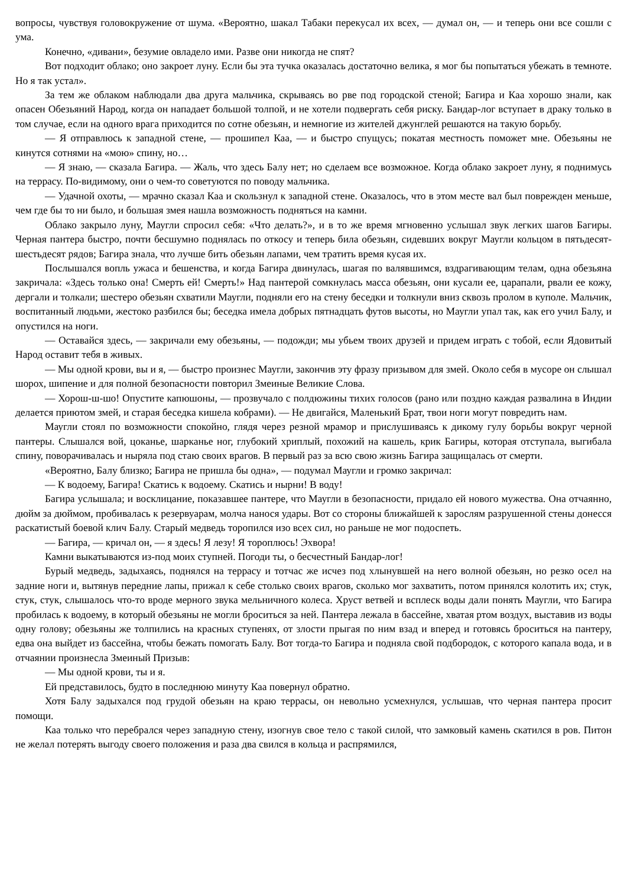вопросы, чувствуя головокружение от шума. «Вероятно, шакал Табаки перекусал их всех, — думал он, — и теперь они все сошли с ума.
Конечно, «дивани», безумие овладело ими. Разве они никогда не спят?
Вот подходит облако; оно закроет луну. Если бы эта тучка оказалась достаточно велика, я мог бы попытаться убежать в темноте. Но я так устал».
За тем же облаком наблюдали два друга мальчика, скрываясь во рве под городской стеной; Багира и Каа хорошо знали, как опасен Обезьяний Народ, когда он нападает большой толпой, и не хотели подвергать себя риску. Бандар-лог вступает в драку только в том случае, если на одного врага приходится по сотне обезьян, и немногие из жителей джунглей решаются на такую борьбу.
— Я отправлюсь к западной стене, — прошипел Каа, — и быстро спущусь; покатая местность поможет мне. Обезьяны не кинутся сотнями на «мою» спину, но…
— Я знаю, — сказала Багира. — Жаль, что здесь Балу нет; но сделаем все возможное. Когда облако закроет луну, я поднимусь на террасу. По-видимому, они о чем-то советуются по поводу мальчика.
— Удачной охоты, — мрачно сказал Каа и скользнул к западной стене. Оказалось, что в этом месте вал был поврежден меньше, чем где бы то ни было, и большая змея нашла возможность подняться на камни.
Облако закрыло луну, Маугли спросил себя: «Что делать?», и в то же время мгновенно услышал звук легких шагов Багиры. Черная пантера быстро, почти бесшумно поднялась по откосу и теперь била обезьян, сидевших вокруг Маугли кольцом в пятьдесят-шестьдесят рядов; Багира знала, что лучше бить обезьян лапами, чем тратить время кусая их.
Послышался вопль ужаса и бешенства, и когда Багира двинулась, шагая по валявшимся, вздрагивающим телам, одна обезьяна закричала: «Здесь только она! Смерть ей! Смерть!» Над пантерой сомкнулась масса обезьян, они кусали ее, царапали, рвали ее кожу, дергали и толкали; шестеро обезьян схватили Маугли, подняли его на стену беседки и толкнули вниз сквозь пролом в куполе. Мальчик, воспитанный людьми, жестоко разбился бы; беседка имела добрых пятнадцать футов высоты, но Маугли упал так, как его учил Балу, и опустился на ноги.
— Оставайся здесь, — закричали ему обезьяны, — подожди; мы убьем твоих друзей и придем играть с тобой, если Ядовитый Народ оставит тебя в живых.
— Мы одной крови, вы и я, — быстро произнес Маугли, закончив эту фразу призывом для змей. Около себя в мусоре он слышал шорох, шипение и для полной безопасности повторил Змеиные Великие Слова.
— Хорош-ш-шо! Опустите капюшоны, — прозвучало с полдюжины тихих голосов (рано или поздно каждая развалина в Индии делается приютом змей, и старая беседка кишела кобрами). — Не двигайся, Маленький Брат, твои ноги могут повредить нам.
Маугли стоял по возможности спокойно, глядя через резной мрамор и прислушиваясь к дикому гулу борьбы вокруг черной пантеры. Слышался вой, цоканье, шарканье ног, глубокий хриплый, похожий на кашель, крик Багиры, которая отступала, выгибала спину, поворачивалась и ныряла под стаю своих врагов. В первый раз за всю свою жизнь Багира защищалась от смерти.
«Вероятно, Балу близко; Багира не пришла бы одна», — подумал Маугли и громко закричал:
— К водоему, Багира! Скатись к водоему. Скатись и нырни! В воду!
Багира услышала; и восклицание, показавшее пантере, что Маугли в безопасности, придало ей нового мужества. Она отчаянно, дюйм за дюймом, пробивалась к резервуарам, молча нанося удары. Вот со стороны ближайшей к зарослям разрушенной стены донесся раскатистый боевой клич Балу. Старый медведь торопился изо всех сил, но раньше не мог подоспеть.
— Багира, — кричал он, — я здесь! Я лезу! Я тороплюсь! Эхвора!
Камни выкатываются из-под моих ступней. Погоди ты, о бесчестный Бандар-лог!
Бурый медведь, задыхаясь, поднялся на террасу и тотчас же исчез под хлынувшей на него волной обезьян, но резко осел на задние ноги и, вытянув передние лапы, прижал к себе столько своих врагов, сколько мог захватить, потом принялся колотить их; стук, стук, стук, слышалось что-то вроде мерного звука мельничного колеса. Хруст ветвей и всплеск воды дали понять Маугли, что Багира пробилась к водоему, в который обезьяны не могли броситься за ней. Пантера лежала в бассейне, хватая ртом воздух, выставив из воды одну голову; обезьяны же толпились на красных ступенях, от злости прыгая по ним взад и вперед и готовясь броситься на пантеру, едва она выйдет из бассейна, чтобы бежать помогать Балу. Вот тогда-то Багира и подняла свой подбородок, с которого капала вода, и в отчаянии произнесла Змеиный Призыв:
— Мы одной крови, ты и я.
Ей представилось, будто в последнюю минуту Каа повернул обратно.
Хотя Балу задыхался под грудой обезьян на краю террасы, он невольно усмехнулся, услышав, что черная пантера просит помощи.
Каа только что перебрался через западную стену, изогнув свое тело с такой силой, что замковый камень скатился в ров. Питон не желал потерять выгоду своего положения и раза два свился в кольца и распрямился,